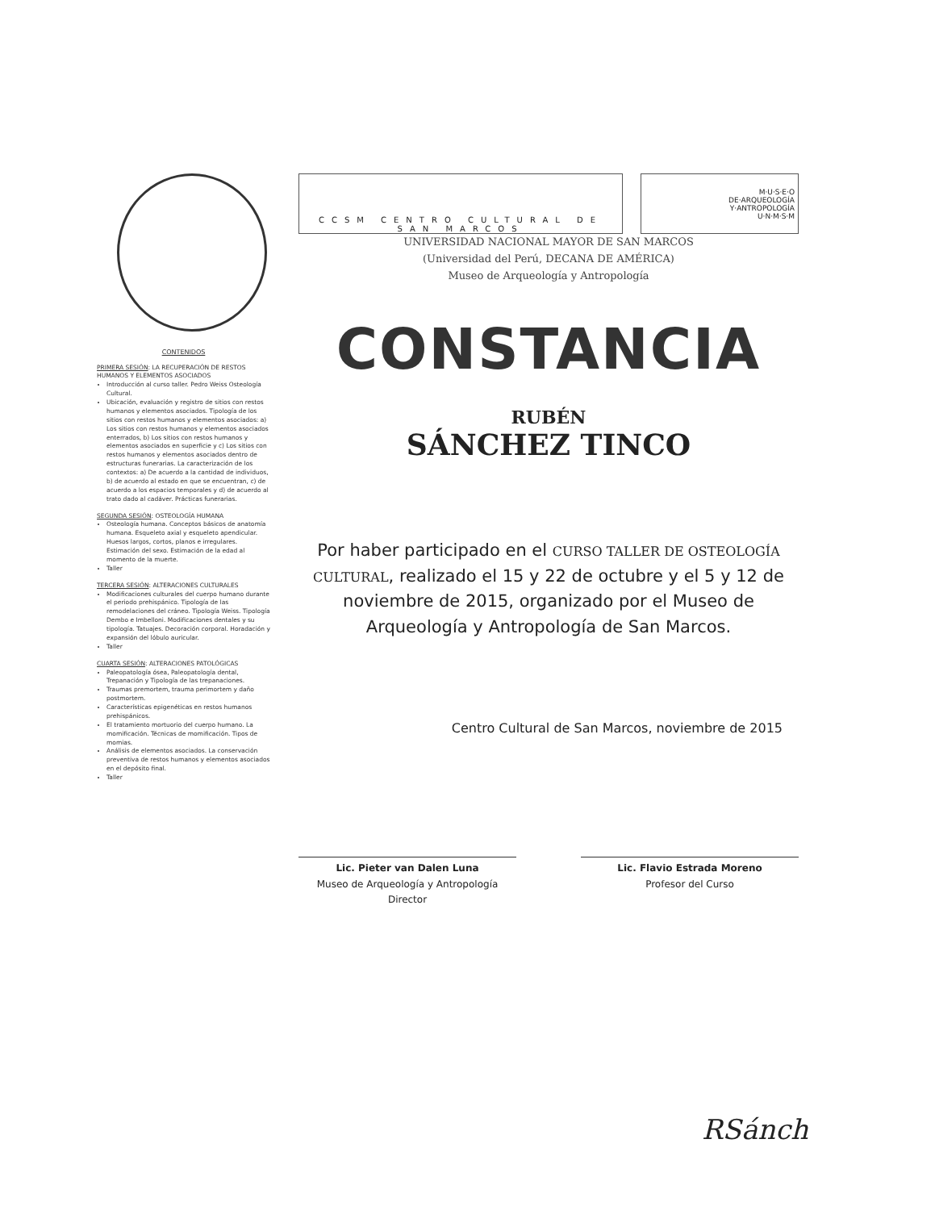CONTENIDOS
PRIMERA SESIÓN: LA RECUPERACIÓN DE RESTOS HUMANOS Y ELEMENTOS ASOCIADOS
Introducción al curso taller. Pedro Weiss Osteología Cultural.
Ubicación, evaluación y registro de sitios con restos humanos y elementos asociados. Tipología de los sitios con restos humanos y elementos asociados: a) Los sitios con restos humanos y elementos asociados enterrados, b) Los sitios con restos humanos y elementos asociados en superficie y c) Los sitios con restos humanos y elementos asociados dentro de estructuras funerarias. La caracterización de los contextos: a) De acuerdo a la cantidad de individuos, b) de acuerdo al estado en que se encuentran, c) de acuerdo a los espacios temporales y d) de acuerdo al trato dado al cadáver. Prácticas funerarias.
SEGUNDA SESIÓN: OSTEOLOGÍA HUMANA
Osteología humana. Conceptos básicos de anatomía humana. Esqueleto axial y esqueleto apendicular. Huesos largos, cortos, planos e irregulares. Estimación del sexo. Estimación de la edad al momento de la muerte.
Taller
TERCERA SESIÓN: ALTERACIONES CULTURALES
Modificaciones culturales del cuerpo humano durante el periodo prehispánico. Tipología de las remodelaciones del cráneo. Tipología Weiss. Tipología Dembo e Imbelloni. Modificaciones dentales y su tipología. Tatuajes. Decoración corporal. Horadación y expansión del lóbulo auricular.
Taller
CUARTA SESIÓN: ALTERACIONES PATOLÓGICAS
Paleopatología ósea, Paleopatología dental, Trepanación y Tipología de las trepanaciones.
Traumas premortem, trauma perimortem y daño postmortem.
Características epigenéticas en restos humanos prehispánicos.
El tratamiento mortuorio del cuerpo humano. La momificación. Técnicas de momificación. Tipos de momias.
Análisis de elementos asociados. La conservación preventiva de restos humanos y elementos asociados en el depósito final.
Taller
CCSM CENTRO CULTURAL DE SAN MARCOS
M·U·S·E·O
DE·ARQUEOLOGÍA
Y·ANTROPOLOGÍA
U·N·M·S·M
UNIVERSIDAD NACIONAL MAYOR DE SAN MARCOS
(Universidad del Perú, DECANA DE AMÉRICA)
Museo de Arqueología y Antropología
CONSTANCIA
RUBÉN
SÁNCHEZ TINCO
Por haber participado en el CURSO TALLER DE OSTEOLOGÍA CULTURAL, realizado el 15 y 22 de octubre y el 5 y 12 de noviembre de 2015, organizado por el Museo de Arqueología y Antropología de San Marcos.
Centro Cultural de San Marcos, noviembre de 2015
Lic. Pieter van Dalen Luna
Museo de Arqueología y Antropología
Director
Lic. Flavio Estrada Moreno
Profesor del Curso
RSánch